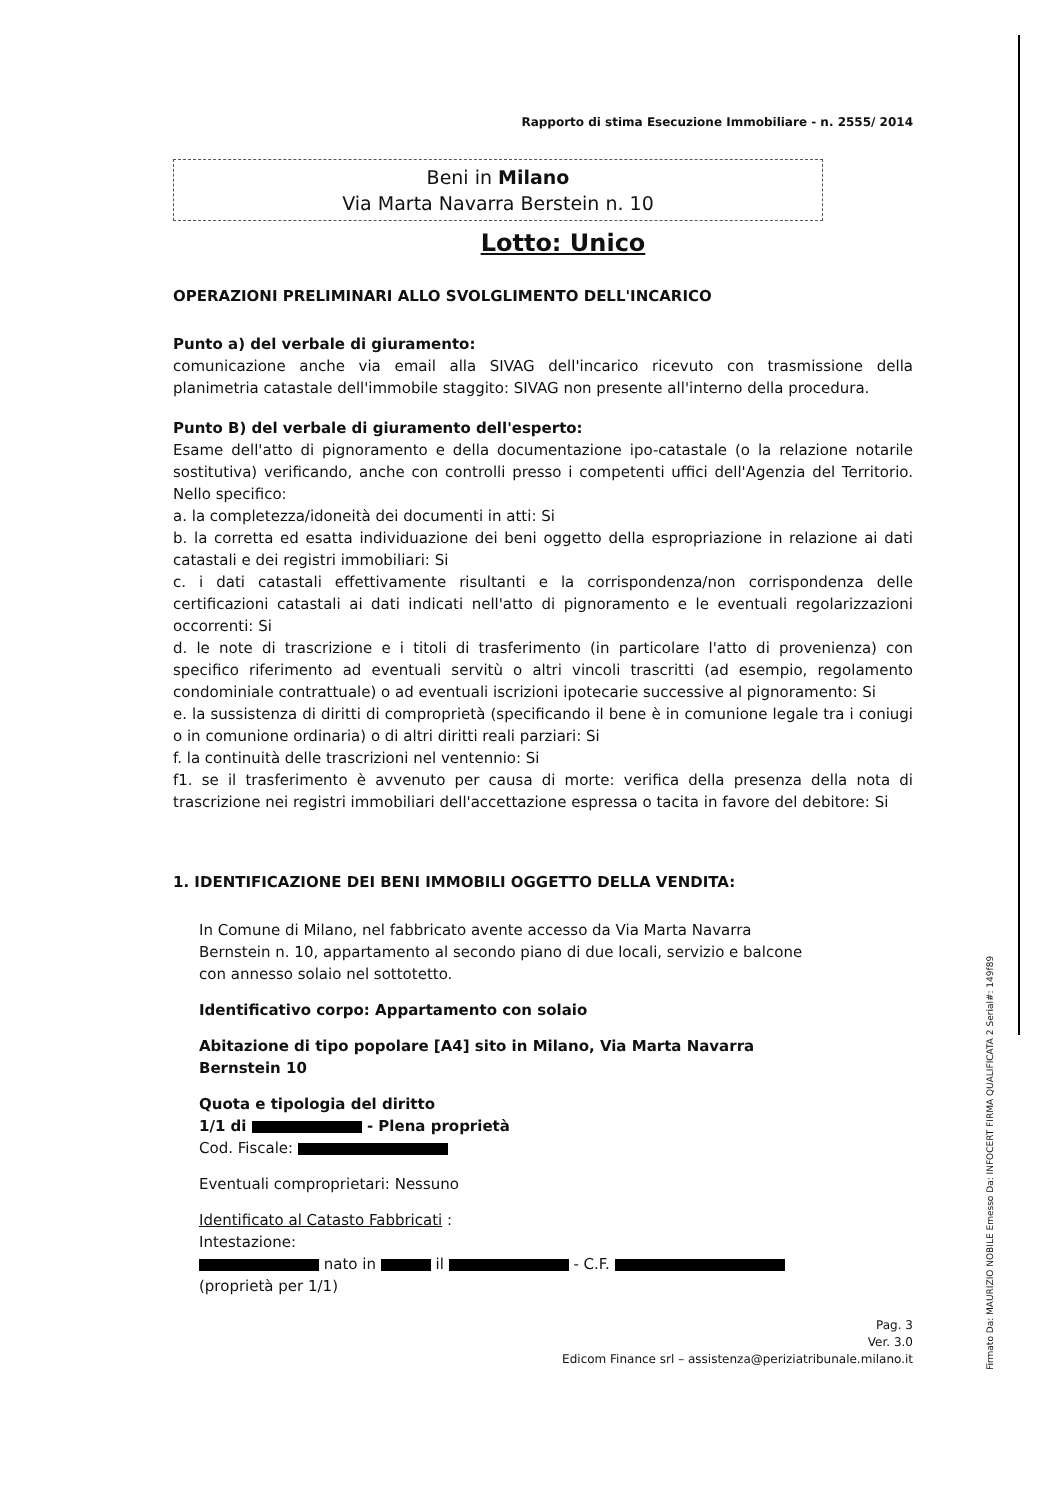Rapporto di stima Esecuzione Immobiliare - n. 2555/ 2014
Beni in Milano
Via Marta Navarra Berstein n. 10
Lotto: Unico
OPERAZIONI PRELIMINARI ALLO SVOLGLIMENTO DELL'INCARICO
Punto a) del verbale di giuramento:
comunicazione anche via email alla SIVAG dell'incarico ricevuto con trasmissione della planimetria catastale dell'immobile staggito: SIVAG non presente all'interno della procedura.
Punto B) del verbale di giuramento dell'esperto:
Esame dell'atto di pignoramento e della documentazione ipo-catastale (o la relazione notarile sostitutiva) verificando, anche con controlli presso i competenti uffici dell'Agenzia del Territorio. Nello specifico:
a. la completezza/idoneità dei documenti in atti: Si
b. la corretta ed esatta individuazione dei beni oggetto della espropriazione in relazione ai dati catastali e dei registri immobiliari: Si
c. i dati catastali effettivamente risultanti e la corrispondenza/non corrispondenza delle certificazioni catastali ai dati indicati nell'atto di pignoramento e le eventuali regolarizzazioni occorrenti: Si
d. le note di trascrizione e i titoli di trasferimento (in particolare l'atto di provenienza) con specifico riferimento ad eventuali servitù o altri vincoli trascritti (ad esempio, regolamento condominiale contrattuale) o ad eventuali iscrizioni ipotecarie successive al pignoramento: Si
e. la sussistenza di diritti di comproprietà (specificando il bene è in comunione legale tra i coniugi o in comunione ordinaria) o di altri diritti reali parziari: Si
f. la continuità delle trascrizioni nel ventennio: Si
f1. se il trasferimento è avvenuto per causa di morte: verifica della presenza della nota di trascrizione nei registri immobiliari dell'accettazione espressa o tacita in favore del debitore: Si
1. IDENTIFICAZIONE DEI BENI IMMOBILI OGGETTO DELLA VENDITA:
In Comune di Milano, nel fabbricato avente accesso da Via Marta Navarra Bernstein n. 10, appartamento al secondo piano di due locali, servizio e balcone con annesso solaio nel sottotetto.
Identificativo corpo: Appartamento con solaio
Abitazione di tipo popolare [A4] sito in Milano, Via Marta Navarra Bernstein 10
Quota e tipologia del diritto
1/1 di - Plena proprietà
Cod. Fiscale:
Eventuali comproprietari: Nessuno
Identificato al Catasto Fabbricati :
Intestazione:
nato in il - C.F.
(proprietà per 1/1)
Pag. 3
Ver. 3.0
Edicom Finance srl – assistenza@periziatribunale.milano.it
Firmato Da: MAURIZIO NOBILE Emesso Da: INFOCERT FIRMA QUALIFICATA 2 Serial#: 149f89